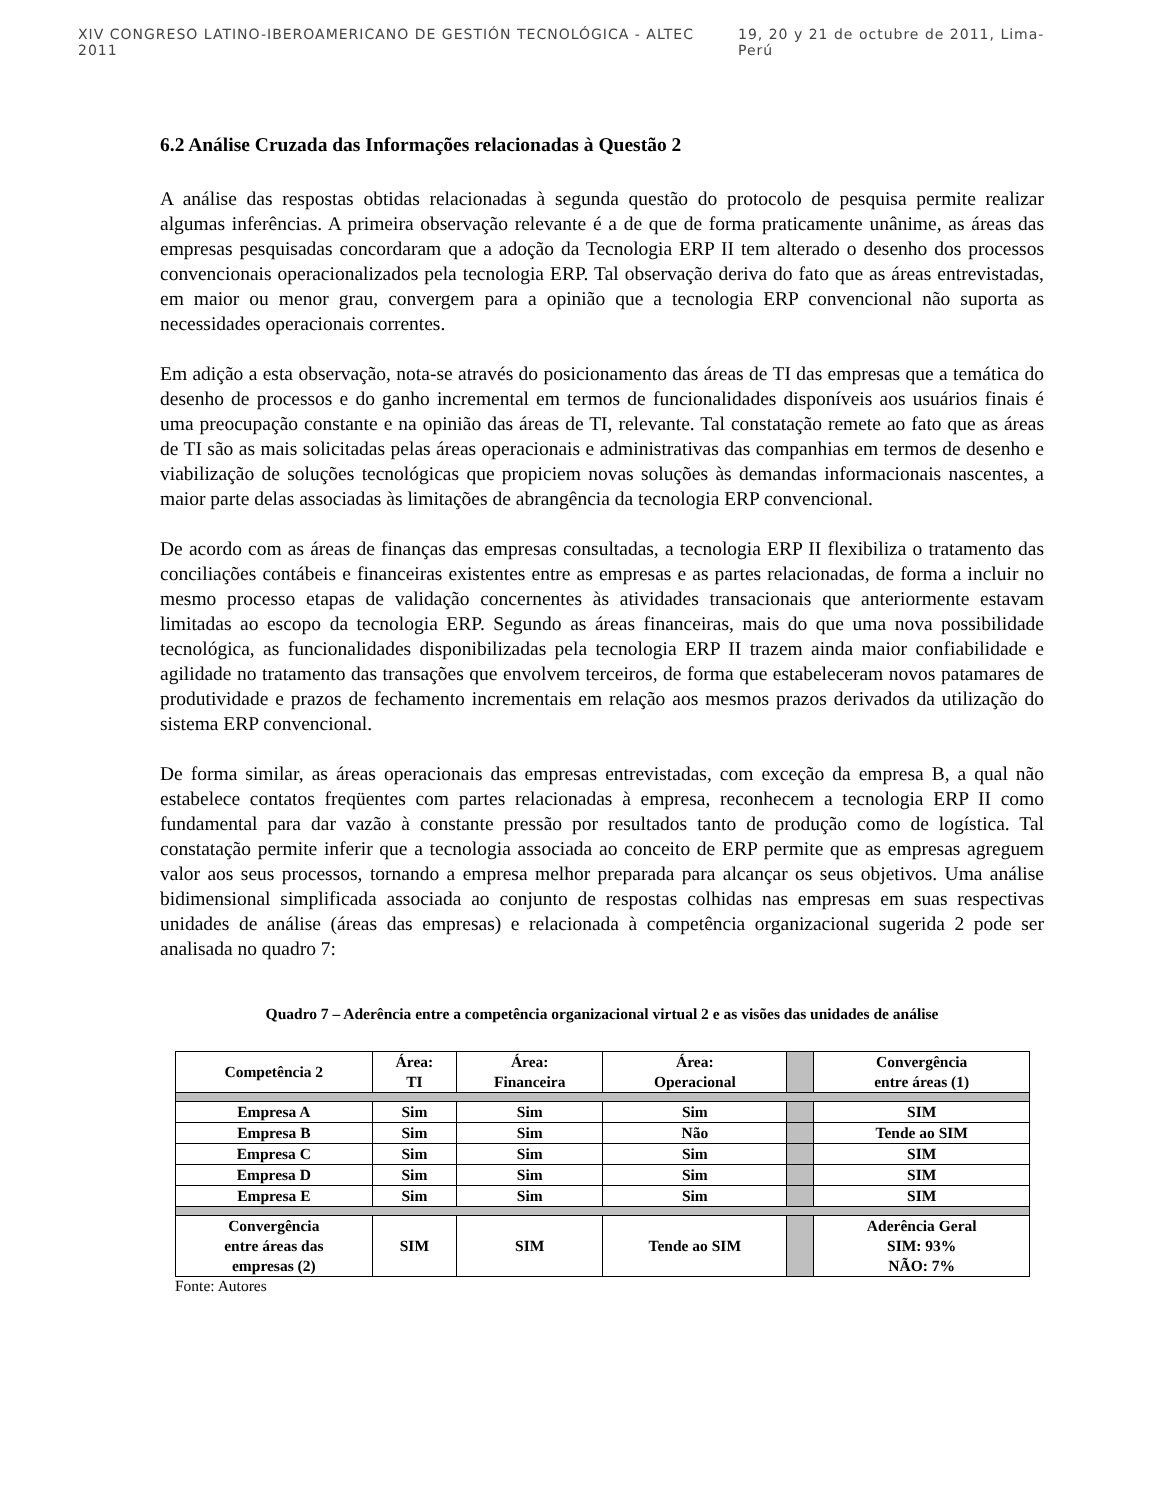XIV CONGRESO LATINO-IBEROAMERICANO DE GESTIÓN TECNOLÓGICA - ALTEC 2011 19, 20 y 21 de octubre de 2011, Lima-Perú
6.2 Análise Cruzada das Informações relacionadas à Questão 2
A análise das respostas obtidas relacionadas à segunda questão do protocolo de pesquisa permite realizar algumas inferências. A primeira observação relevante é a de que de forma praticamente unânime, as áreas das empresas pesquisadas concordaram que a adoção da Tecnologia ERP II tem alterado o desenho dos processos convencionais operacionalizados pela tecnologia ERP. Tal observação deriva do fato que as áreas entrevistadas, em maior ou menor grau, convergem para a opinião que a tecnologia ERP convencional não suporta as necessidades operacionais correntes.
Em adição a esta observação, nota-se através do posicionamento das áreas de TI das empresas que a temática do desenho de processos e do ganho incremental em termos de funcionalidades disponíveis aos usuários finais é uma preocupação constante e na opinião das áreas de TI, relevante. Tal constatação remete ao fato que as áreas de TI são as mais solicitadas pelas áreas operacionais e administrativas das companhias em termos de desenho e viabilização de soluções tecnológicas que propiciem novas soluções às demandas informacionais nascentes, a maior parte delas associadas às limitações de abrangência da tecnologia ERP convencional.
De acordo com as áreas de finanças das empresas consultadas, a tecnologia ERP II flexibiliza o tratamento das conciliações contábeis e financeiras existentes entre as empresas e as partes relacionadas, de forma a incluir no mesmo processo etapas de validação concernentes às atividades transacionais que anteriormente estavam limitadas ao escopo da tecnologia ERP. Segundo as áreas financeiras, mais do que uma nova possibilidade tecnológica, as funcionalidades disponibilizadas pela tecnologia ERP II trazem ainda maior confiabilidade e agilidade no tratamento das transações que envolvem terceiros, de forma que estabeleceram novos patamares de produtividade e prazos de fechamento incrementais em relação aos mesmos prazos derivados da utilização do sistema ERP convencional.
De forma similar, as áreas operacionais das empresas entrevistadas, com exceção da empresa B, a qual não estabelece contatos freqüentes com partes relacionadas à empresa, reconhecem a tecnologia ERP II como fundamental para dar vazão à constante pressão por resultados tanto de produção como de logística. Tal constatação permite inferir que a tecnologia associada ao conceito de ERP permite que as empresas agreguem valor aos seus processos, tornando a empresa melhor preparada para alcançar os seus objetivos. Uma análise bidimensional simplificada associada ao conjunto de respostas colhidas nas empresas em suas respectivas unidades de análise (áreas das empresas) e relacionada à competência organizacional sugerida 2 pode ser analisada no quadro 7:
Quadro 7 – Aderência entre a competência organizacional virtual 2 e as visões das unidades de análise
| Competência 2 | Área: TI | Área: Financeira | Área: Operacional | | Convergência entre áreas (1) |
| --- | --- | --- | --- | --- | --- |
| Empresa A | Sim | Sim | Sim | | SIM |
| Empresa B | Sim | Sim | Não | | Tende ao SIM |
| Empresa C | Sim | Sim | Sim | | SIM |
| Empresa D | Sim | Sim | Sim | | SIM |
| Empresa E | Sim | Sim | Sim | | SIM |
| Convergência entre áreas das empresas (2) | SIM | SIM | Tende ao SIM | | Aderência Geral SIM: 93% NÃO: 7% |
Fonte: Autores